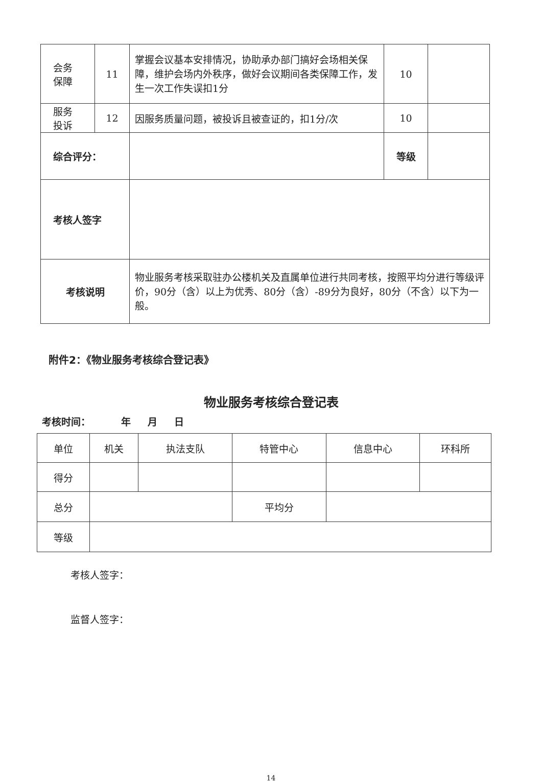| 会务 保障 | 11 | 掌握会议基本安排情况，协助承办部门搞好会场相关保障，维护会场内外秩序，做好会议期间各类保障工作，发生一次工作失误扣1分 | 10 | |
| 服务 投诉 | 12 | 因服务质量问题，被投诉且被查证的，扣1分/次 | 10 | |
| 综合评分： | | | 等级 | |
| 考核人签字 | | | | |
| 考核说明 | | 物业服务考核采取驻办公楼机关及直属单位进行共同考核，按照平均分进行等级评价，90分（含）以上为优秀、80分（含）-89分为良好，80分（不含）以下为一般。 | | |
附件2：《物业服务考核综合登记表》
物业服务考核综合登记表
考核时间： 年 月 日
| 单位 | 机关 | 执法支队 | 特管中心 | 信息中心 | 环科所 |
| 得分 | | | | | |
| 总分 | | | 平均分 | | |
| 等级 | | | | | |
考核人签字：
监督人签字：
14